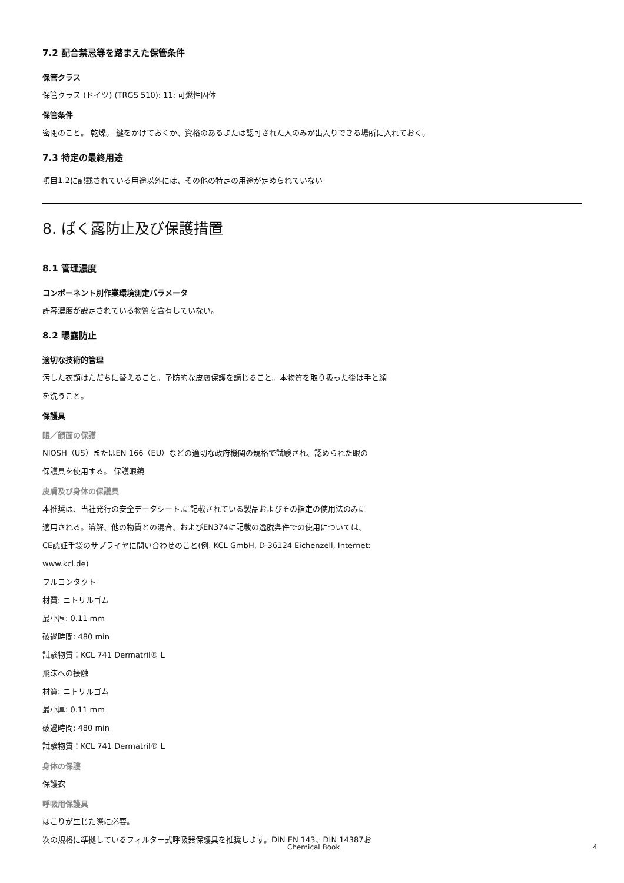7.2 配合禁忌等を踏まえた保管条件
保管クラス
保管クラス (ドイツ) (TRGS 510): 11: 可燃性固体
保管条件
密閉のこと。 乾燥。 鍵をかけておくか、資格のあるまたは認可された人のみが出入りできる場所に入れておく。
7.3 特定の最終用途
項目1.2に記載されている用途以外には、その他の特定の用途が定められていない
8. ばく露防止及び保護措置
8.1 管理濃度
コンポーネント別作業環境測定パラメータ
許容濃度が設定されている物質を含有していない。
8.2 曝露防止
適切な技術的管理
汚した衣類はただちに替えること。予防的な皮膚保護を講じること。本物質を取り扱った後は手と顔
を洗うこと。
保護具
眼／顔面の保護
NIOSH（US）またはEN 166（EU）などの適切な政府機関の規格で試験され、認められた眼の
保護具を使用する。 保護眼鏡
皮膚及び身体の保護具
本推奨は、当社発行の安全データシート,に記載されている製品およびその指定の使用法のみに
適用される。溶解、他の物質との混合、およびEN374に記載の逸脱条件での使用については、
CE認証手袋のサプライヤに問い合わせのこと(例. KCL GmbH, D-36124 Eichenzell, Internet:
www.kcl.de)
フルコンタクト
材質: ニトリルゴム
最小厚: 0.11 mm
破過時間: 480 min
試験物質：KCL 741 Dermatril® L
飛沫への接触
材質: ニトリルゴム
最小厚: 0.11 mm
破過時間: 480 min
試験物質：KCL 741 Dermatril® L
身体の保護
保護衣
呼吸用保護具
ほこりが生じた際に必要。
次の規格に準拠しているフィルター式呼吸器保護具を推奨します。DIN EN 143、DIN 14387お
Chemical Book 4